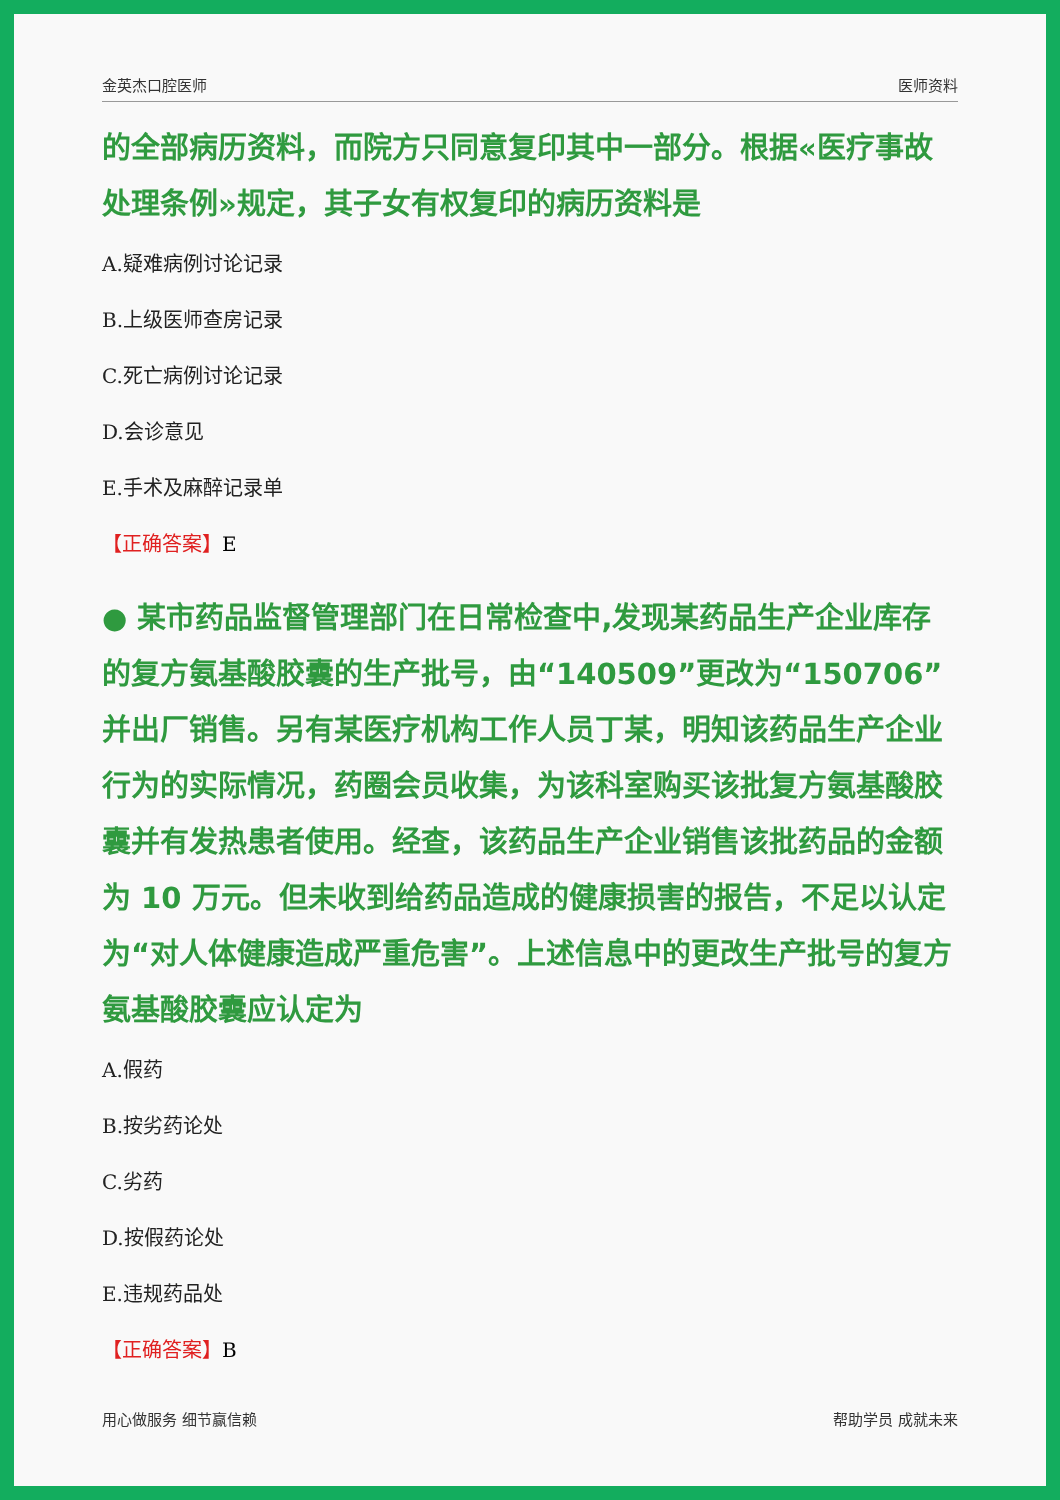金英杰口腔医师 医师资料
的全部病历资料，而院方只同意复印其中一部分。根据«医疗事故处理条例»规定，其子女有权复印的病历资料是
A.疑难病例讨论记录
B.上级医师查房记录
C.死亡病例讨论记录
D.会诊意见
E.手术及麻醉记录单
【正确答案】E
● 某市药品监督管理部门在日常检查中,发现某药品生产企业库存的复方氨基酸胶囊的生产批号，由“140509”更改为“150706”并出厂销售。另有某医疗机构工作人员丁某，明知该药品生产企业行为的实际情况，药圈会员收集，为该科室购买该批复方氨基酸胶囊并有发热患者使用。经查，该药品生产企业销售该批药品的金额为 10 万元。但未收到给药品造成的健康损害的报告，不足以认定为“对人体健康造成严重危害”。上述信息中的更改生产批号的复方氨基酸胶囊应认定为
A.假药
B.按劣药论处
C.劣药
D.按假药论处
E.违规药品处
【正确答案】B
用心做服务 细节赢信赖 帮助学员 成就未来